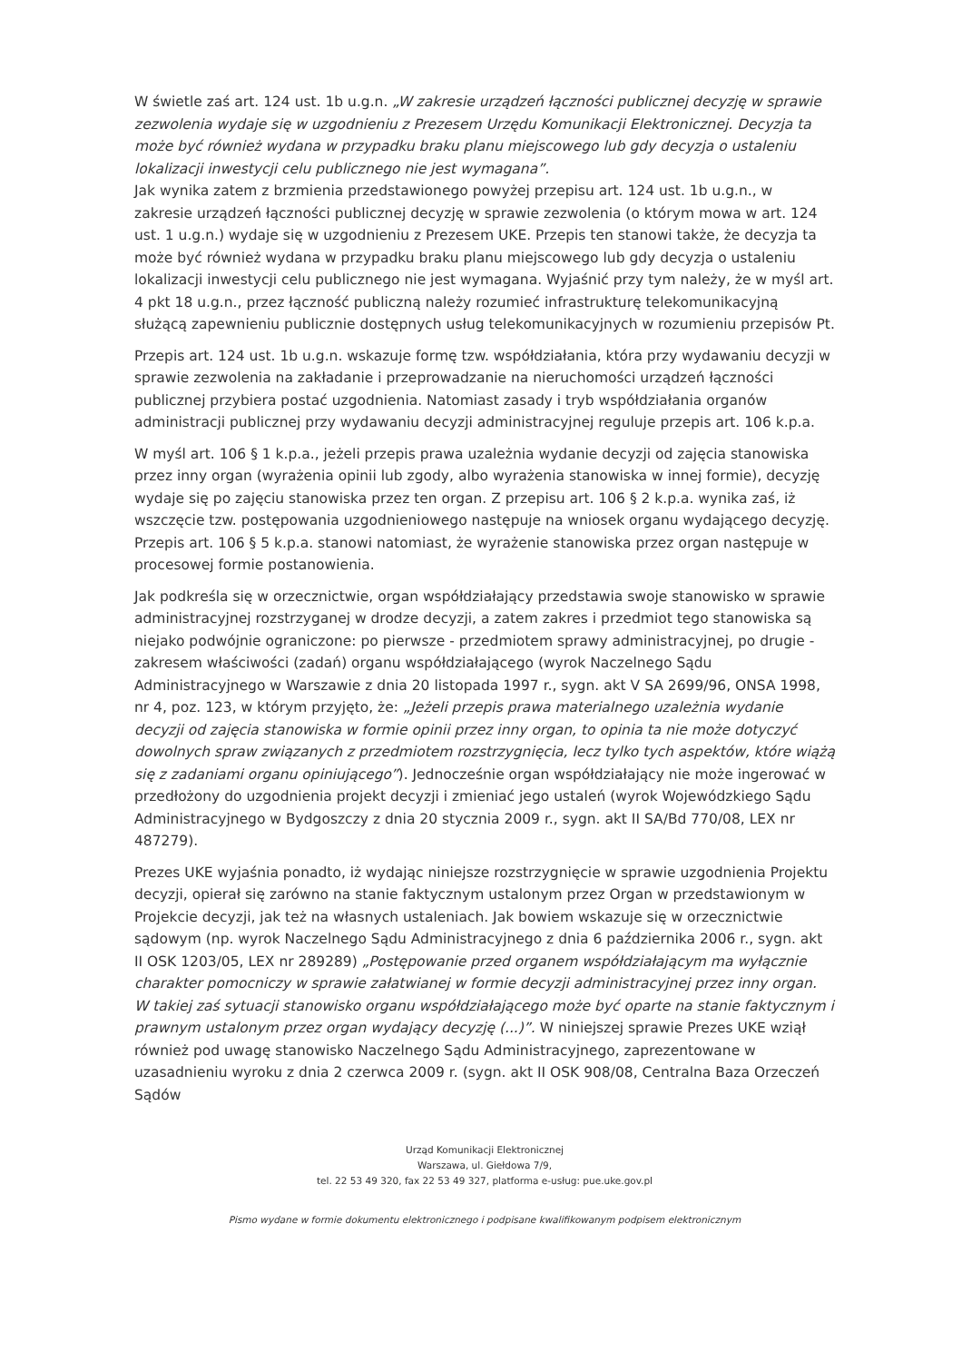W świetle zaś art. 124 ust. 1b u.g.n. „W zakresie urządzeń łączności publicznej decyzję w sprawie zezwolenia wydaje się w uzgodnieniu z Prezesem Urzędu Komunikacji Elektronicznej. Decyzja ta może być również wydana w przypadku braku planu miejscowego lub gdy decyzja o ustaleniu lokalizacji inwestycji celu publicznego nie jest wymagana”.
Jak wynika zatem z brzmienia przedstawionego powyżej przepisu art. 124 ust. 1b u.g.n., w zakresie urządzeń łączności publicznej decyzję w sprawie zezwolenia (o którym mowa w art. 124 ust. 1 u.g.n.) wydaje się w uzgodnieniu z Prezesem UKE. Przepis ten stanowi także, że decyzja ta może być również wydana w przypadku braku planu miejscowego lub gdy decyzja o ustaleniu lokalizacji inwestycji celu publicznego nie jest wymagana. Wyjaśnić przy tym należy, że w myśl art. 4 pkt 18 u.g.n., przez łączność publiczną należy rozumieć infrastrukturę telekomunikacyjną służącą zapewnieniu publicznie dostępnych usług telekomunikacyjnych w rozumieniu przepisów Pt.
Przepis art. 124 ust. 1b u.g.n. wskazuje formę tzw. współdziałania, która przy wydawaniu decyzji w sprawie zezwolenia na zakładanie i przeprowadzanie na nieruchomości urządzeń łączności publicznej przybiera postać uzgodnienia. Natomiast zasady i tryb współdziałania organów administracji publicznej przy wydawaniu decyzji administracyjnej reguluje przepis art. 106 k.p.a.
W myśl art. 106 § 1 k.p.a., jeżeli przepis prawa uzależnia wydanie decyzji od zajęcia stanowiska przez inny organ (wyrażenia opinii lub zgody, albo wyrażenia stanowiska w innej formie), decyzję wydaje się po zajęciu stanowiska przez ten organ. Z przepisu art. 106 § 2 k.p.a. wynika zaś, iż wszczęcie tzw. postępowania uzgodnieniowego następuje na wniosek organu wydającego decyzję. Przepis art. 106 § 5 k.p.a. stanowi natomiast, że wyrażenie stanowiska przez organ następuje w procesowej formie postanowienia.
Jak podkreśla się w orzecznictwie, organ współdziałający przedstawia swoje stanowisko w sprawie administracyjnej rozstrzyganej w drodze decyzji, a zatem zakres i przedmiot tego stanowiska są niejako podwójnie ograniczone: po pierwsze - przedmiotem sprawy administracyjnej, po drugie - zakresem właściwości (zadań) organu współdziałającego (wyrok Naczelnego Sądu Administracyjnego w Warszawie z dnia 20 listopada 1997 r., sygn. akt V SA 2699/96, ONSA 1998, nr 4, poz. 123, w którym przyjęto, że: „Jeżeli przepis prawa materialnego uzależnia wydanie decyzji od zajęcia stanowiska w formie opinii przez inny organ, to opinia ta nie może dotyczyć dowolnych spraw związanych z przedmiotem rozstrzygnięcia, lecz tylko tych aspektów, które wiążą się z zadaniami organu opiniującego”). Jednocześnie organ współdziałający nie może ingerować w przedłożony do uzgodnienia projekt decyzji i zmieniać jego ustaleń (wyrok Wojewódzkiego Sądu Administracyjnego w Bydgoszczy z dnia 20 stycznia 2009 r., sygn. akt II SA/Bd 770/08, LEX nr 487279).
Prezes UKE wyjaśnia ponadto, iż wydając niniejsze rozstrzygnięcie w sprawie uzgodnienia Projektu decyzji, opierał się zarówno na stanie faktycznym ustalonym przez Organ w przedstawionym w Projekcie decyzji, jak też na własnych ustaleniach. Jak bowiem wskazuje się w orzecznictwie sądowym (np. wyrok Naczelnego Sądu Administracyjnego z dnia 6 października 2006 r., sygn. akt II OSK 1203/05, LEX nr 289289) „Postępowanie przed organem współdziałającym ma wyłącznie charakter pomocniczy w sprawie załatwianej w formie decyzji administracyjnej przez inny organ. W takiej zaś sytuacji stanowisko organu współdziałającego może być oparte na stanie faktycznym i prawnym ustalonym przez organ wydający decyzję (...)”. W niniejszej sprawie Prezes UKE wziął również pod uwagę stanowisko Naczelnego Sądu Administracyjnego, zaprezentowane w uzasadnieniu wyroku z dnia 2 czerwca 2009 r. (sygn. akt II OSK 908/08, Centralna Baza Orzeczeń Sądów
Urząd Komunikacji Elektronicznej
Warszawa, ul. Giełdowa 7/9,
tel. 22 53 49 320, fax 22 53 49 327, platforma e-usług: pue.uke.gov.pl
Pismo wydane w formie dokumentu elektronicznego i podpisane kwalifikowanym podpisem elektronicznym